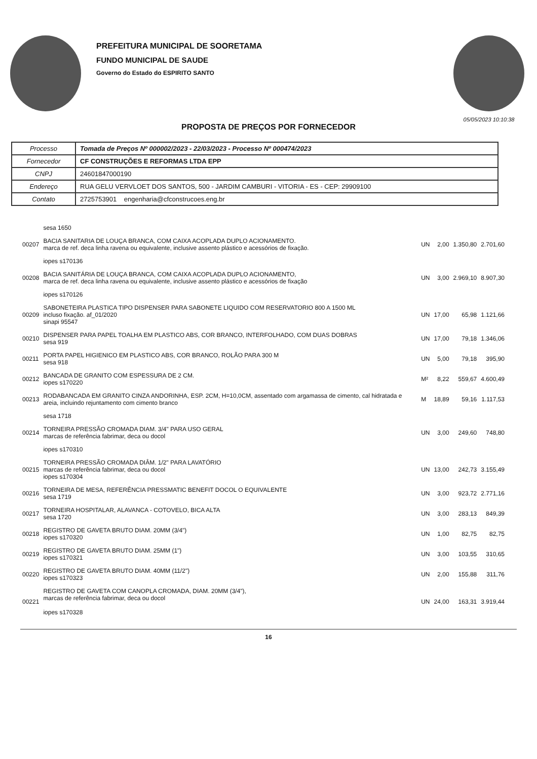PREFEITURA MUNICIPAL DE SOORETAMA
FUNDO MUNICIPAL DE SAUDE
Governo do Estado do ESPIRITO SANTO
05/05/2023 10:10:38
PROPOSTA DE PREÇOS POR FORNECEDOR
| Processo | Tomada de Preços Nº 000002/2023 - 22/03/2023 - Processo Nº 000474/2023 |
| Fornecedor | CF CONSTRUÇÕES E REFORMAS LTDA EPP |
| CNPJ | 24601847000190 |
| Endereço | RUA GELU VERVLOET DOS SANTOS, 500 - JARDIM CAMBURI - VITORIA - ES - CEP: 29909100 |
| Contato | 2725753901 engenharia@cfconstrucoes.eng.br |
| | sesa 1650 | | | | |
| 00207 | BACIA SANITARIA DE LOUÇA BRANCA, COM CAIXA ACOPLADA DUPLO ACIONAMENTO. marca de ref. deca linha ravena ou equivalente, inclusive assento plástico e acessórios de fixação. | UN | 2,00 | 1.350,80 | 2.701,60 |
| | iopes s170136 | | | | |
| 00208 | BACIA SANITÁRIA DE LOUÇA BRANCA, COM CAIXA ACOPLADA DUPLO ACIONAMENTO, marca de ref. deca linha ravena ou equivalente, inclusive assento plástico e acessórios de fixação | UN | 3,00 | 2.969,10 | 8.907,30 |
| | iopes s170126 | | | | |
| 00209 | SABONETEIRA PLASTICA TIPO DISPENSER PARA SABONETE LIQUIDO COM RESERVATORIO 800 A 1500 ML incluso fixação. af_01/2020 sinapi 95547 | UN | 17,00 | 65,98 | 1.121,66 |
| 00210 | DISPENSER PARA PAPEL TOALHA EM PLASTICO ABS, COR BRANCO, INTERFOLHADO, COM DUAS DOBRAS sesa 919 | UN | 17,00 | 79,18 | 1.346,06 |
| 00211 | PORTA PAPEL HIGIENICO EM PLASTICO ABS, COR BRANCO, ROLÃO PARA 300 M sesa 918 | UN | 5,00 | 79,18 | 395,90 |
| 00212 | BANCADA DE GRANITO COM ESPESSURA DE 2 CM. iopes s170220 | M² | 8,22 | 559,67 | 4.600,49 |
| 00213 | RODABANCADA EM GRANITO CINZA ANDORINHA, ESP. 2CM, H=10,0CM, assentado com argamassa de cimento, cal hidratada e areia, incluindo rejuntamento com cimento branco | M | 18,89 | 59,16 | 1.117,53 |
| | sesa 1718 | | | | |
| 00214 | TORNEIRA PRESSÃO CROMADA DIAM. 3/4" PARA USO GERAL marcas de referência fabrimar, deca ou docol | UN | 3,00 | 249,60 | 748,80 |
| | iopes s170310 | | | | |
| 00215 | TORNEIRA PRESSÃO CROMADA DIÂM. 1/2" PARA LAVATÓRIO marcas de referência fabrimar, deca ou docol iopes s170304 | UN | 13,00 | 242,73 | 3.155,49 |
| 00216 | TORNEIRA DE MESA, REFERÊNCIA PRESSMATIC BENEFIT DOCOL O EQUIVALENTE sesa 1719 | UN | 3,00 | 923,72 | 2.771,16 |
| 00217 | TORNEIRA HOSPITALAR, ALAVANCA - COTOVELO, BICA ALTA sesa 1720 | UN | 3,00 | 283,13 | 849,39 |
| 00218 | REGISTRO DE GAVETA BRUTO DIAM. 20MM (3/4") iopes s170320 | UN | 1,00 | 82,75 | 82,75 |
| 00219 | REGISTRO DE GAVETA BRUTO DIAM. 25MM (1") iopes s170321 | UN | 3,00 | 103,55 | 310,65 |
| 00220 | REGISTRO DE GAVETA BRUTO DIAM. 40MM (11/2") iopes s170323 | UN | 2,00 | 155,88 | 311,76 |
| 00221 | REGISTRO DE GAVETA COM CANOPLA CROMADA, DIAM. 20MM (3/4"), marcas de referência fabrimar, deca ou docol iopes s170328 | UN | 24,00 | 163,31 | 3.919,44 |
16